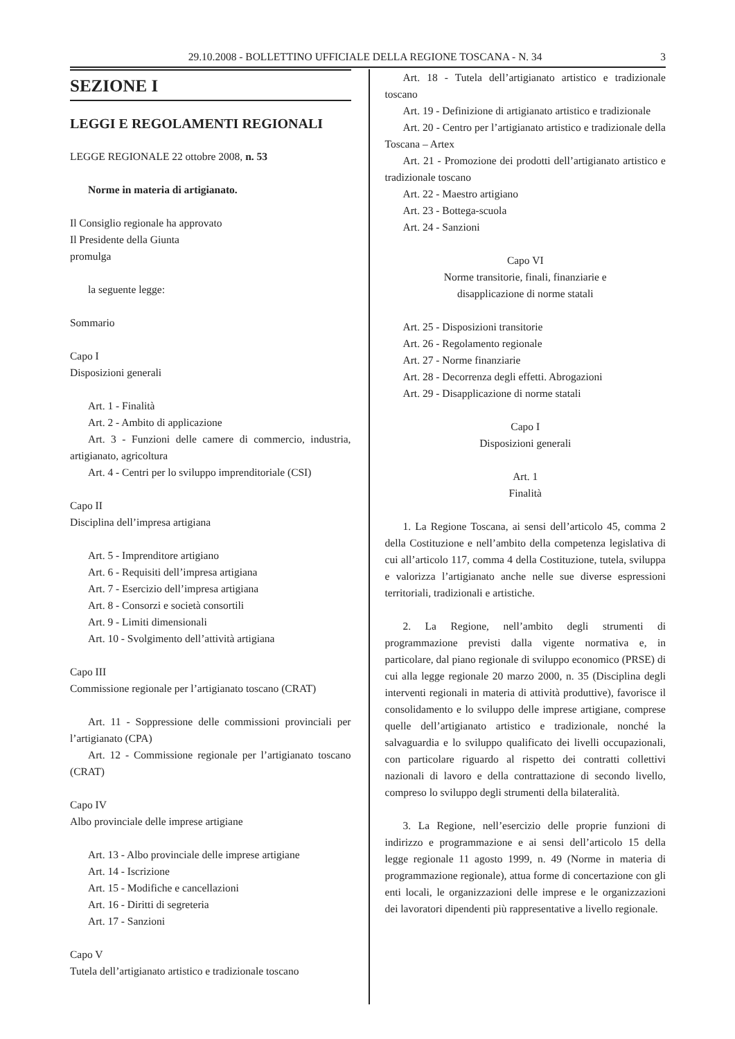29.10.2008 - BOLLETTINO UFFICIALE DELLA REGIONE TOSCANA - N. 34 3
SEZIONE I
LEGGI E REGOLAMENTI REGIONALI
LEGGE REGIONALE 22 ottobre 2008, n. 53
Norme in materia di artigianato.
Il Consiglio regionale ha approvato
Il Presidente della Giunta
promulga
la seguente legge:
Sommario
Capo I
Disposizioni generali
Art. 1 - Finalità
Art. 2 - Ambito di applicazione
Art. 3 - Funzioni delle camere di commercio, industria, artigianato, agricoltura
Art. 4 - Centri per lo sviluppo imprenditoriale (CSI)
Capo II
Disciplina dell’impresa artigiana
Art. 5 - Imprenditore artigiano
Art. 6 - Requisiti dell’impresa artigiana
Art. 7 - Esercizio dell’impresa artigiana
Art. 8 - Consorzi e società consortili
Art. 9 - Limiti dimensionali
Art. 10 - Svolgimento dell’attività artigiana
Capo III
Commissione regionale per l’artigianato toscano (CRAT)
Art. 11 - Soppressione delle commissioni provinciali per l’artigianato (CPA)
Art. 12 - Commissione regionale per l’artigianato toscano (CRAT)
Capo IV
Albo provinciale delle imprese artigiane
Art. 13 - Albo provinciale delle imprese artigiane
Art. 14 - Iscrizione
Art. 15 - Modifiche e cancellazioni
Art. 16 - Diritti di segreteria
Art. 17 - Sanzioni
Capo V
Tutela dell’artigianato artistico e tradizionale toscano
Art. 18 - Tutela dell’artigianato artistico e tradizionale toscano
Art. 19 - Definizione di artigianato artistico e tradizionale
Art. 20 - Centro per l’artigianato artistico e tradizionale della Toscana – Artex
Art. 21 - Promozione dei prodotti dell’artigianato artistico e tradizionale toscano
Art. 22 - Maestro artigiano
Art. 23 - Bottega-scuola
Art. 24 - Sanzioni
Capo VI
Norme transitorie, finali, finanziarie e
disapplicazione di norme statali
Art. 25 - Disposizioni transitorie
Art. 26 - Regolamento regionale
Art. 27 - Norme finanziarie
Art. 28 - Decorrenza degli effetti. Abrogazioni
Art. 29 - Disapplicazione di norme statali
Capo I
Disposizioni generali
Art. 1
Finalità
1. La Regione Toscana, ai sensi dell’articolo 45, comma 2 della Costituzione e nell’ambito della competenza legislativa di cui all’articolo 117, comma 4 della Costituzione, tutela, sviluppa e valorizza l’artigianato anche nelle sue diverse espressioni territoriali, tradizionali e artistiche.
2. La Regione, nell’ambito degli strumenti di programmazione previsti dalla vigente normativa e, in particolare, dal piano regionale di sviluppo economico (PRSE) di cui alla legge regionale 20 marzo 2000, n. 35 (Disciplina degli interventi regionali in materia di attività produttive), favorisce il consolidamento e lo sviluppo delle imprese artigiane, comprese quelle dell’artigianato artistico e tradizionale, nonché la salvaguardia e lo sviluppo qualificato dei livelli occupazionali, con particolare riguardo al rispetto dei contratti collettivi nazionali di lavoro e della contrattazione di secondo livello, compreso lo sviluppo degli strumenti della bilateralità.
3. La Regione, nell’esercizio delle proprie funzioni di indirizzo e programmazione e ai sensi dell’articolo 15 della legge regionale 11 agosto 1999, n. 49 (Norme in materia di programmazione regionale), attua forme di concertazione con gli enti locali, le organizzazioni delle imprese e le organizzazioni dei lavoratori dipendenti più rappresentative a livello regionale.